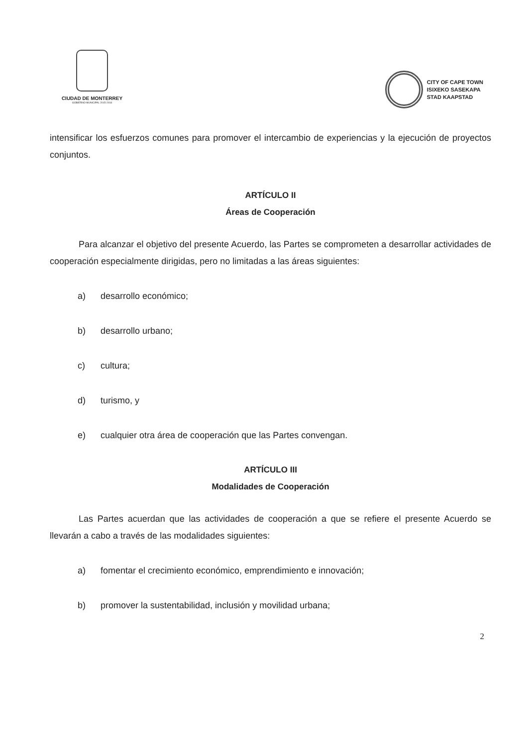CIUDAD DE MONTERREY
GOBIERNO MUNICIPAL 2015-2018
CITY OF CAPE TOWN
ISIXEKO SASEKAPA
STAD KAAPSTAD
intensificar los esfuerzos comunes para promover el intercambio de experiencias y la ejecución de proyectos conjuntos.
ARTÍCULO II
Áreas de Cooperación
Para alcanzar el objetivo del presente Acuerdo, las Partes se comprometen a desarrollar actividades de cooperación especialmente dirigidas, pero no limitadas a las áreas siguientes:
a) desarrollo económico;
b) desarrollo urbano;
c) cultura;
d) turismo, y
e) cualquier otra área de cooperación que las Partes convengan.
ARTÍCULO III
Modalidades de Cooperación
Las Partes acuerdan que las actividades de cooperación a que se refiere el presente Acuerdo se llevarán a cabo a través de las modalidades siguientes:
a) fomentar el crecimiento económico, emprendimiento e innovación;
b) promover la sustentabilidad, inclusión y movilidad urbana;
2